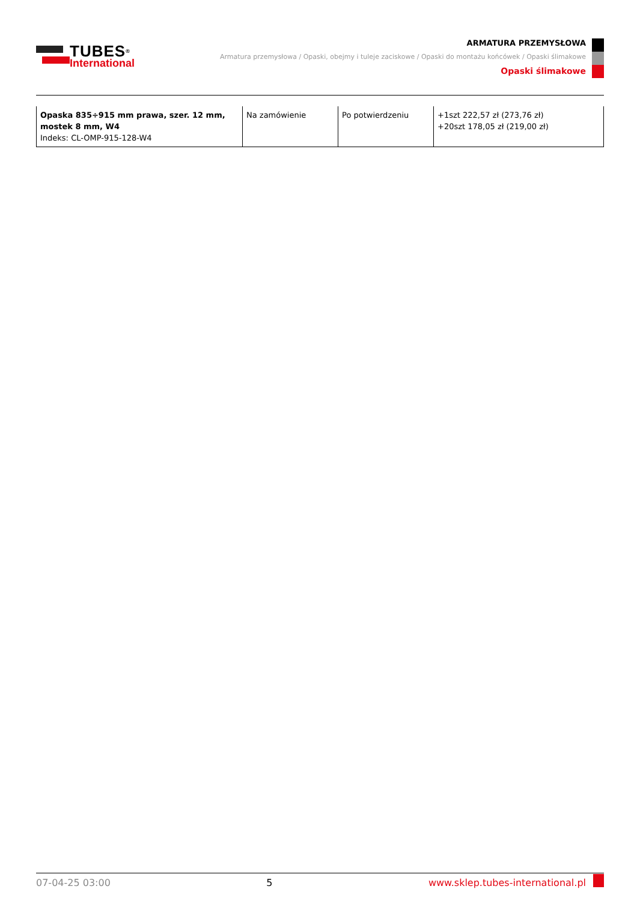TUBES<sup>®</sup>
International
ARMATURA PRZEMYSŁOWA
Armatura przemysłowa / Opaski, obejmy i tuleje zaciskowe / Opaski do montażu końcówek / Opaski ślimakowe
Opaski ślimakowe
| Opaska 835÷915 mm prawa, szer. 12 mm, mostek 8 mm, W4 Indeks: CL-OMP-915-128-W4 | Na zamówienie | Po potwierdzeniu | +1szt 222,57 zł (273,76 zł) +20szt 178,05 zł (219,00 zł) |
07-04-25 03:00 5 www.sklep.tubes-international.pl